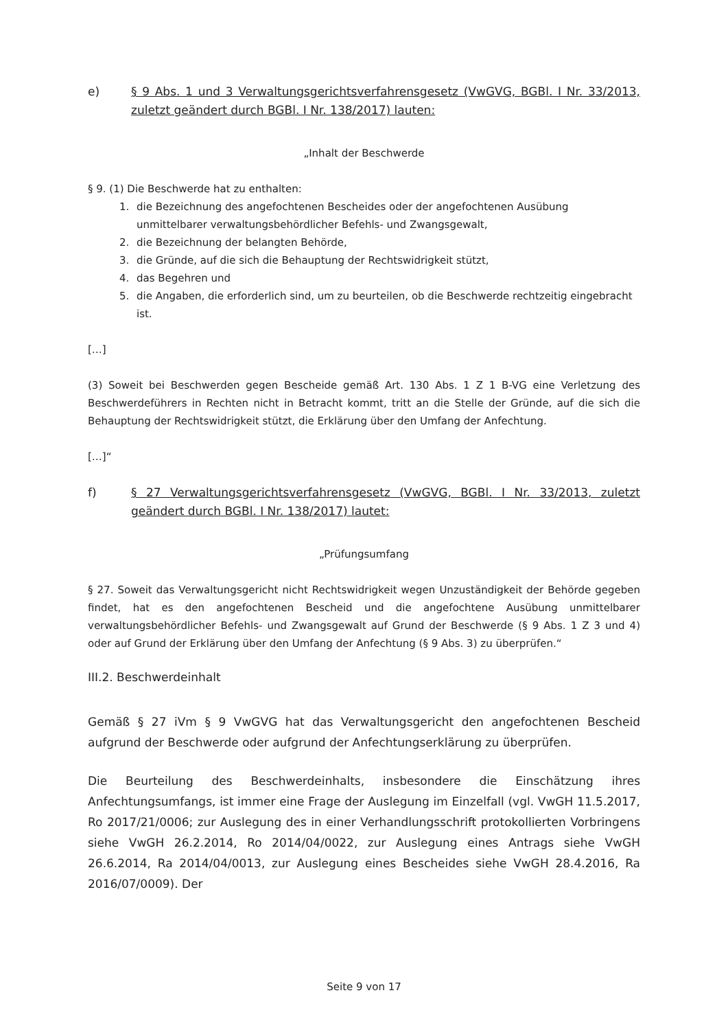e) § 9 Abs. 1 und 3 Verwaltungsgerichtsverfahrensgesetz (VwGVG, BGBl. I Nr. 33/2013, zuletzt geändert durch BGBl. I Nr. 138/2017) lauten:
„Inhalt der Beschwerde
§ 9. (1) Die Beschwerde hat zu enthalten:
1. die Bezeichnung des angefochtenen Bescheides oder der angefochtenen Ausübung unmittelbarer verwaltungsbehördlicher Befehls- und Zwangsgewalt,
2. die Bezeichnung der belangten Behörde,
3. die Gründe, auf die sich die Behauptung der Rechtswidrigkeit stützt,
4. das Begehren und
5. die Angaben, die erforderlich sind, um zu beurteilen, ob die Beschwerde rechtzeitig eingebracht ist.
[…]
(3) Soweit bei Beschwerden gegen Bescheide gemäß Art. 130 Abs. 1 Z 1 B-VG eine Verletzung des Beschwerdeführers in Rechten nicht in Betracht kommt, tritt an die Stelle der Gründe, auf die sich die Behauptung der Rechtswidrigkeit stützt, die Erklärung über den Umfang der Anfechtung.
[…]“
f) § 27 Verwaltungsgerichtsverfahrensgesetz (VwGVG, BGBl. I Nr. 33/2013, zuletzt geändert durch BGBl. I Nr. 138/2017) lautet:
„Prüfungsumfang
§ 27. Soweit das Verwaltungsgericht nicht Rechtswidrigkeit wegen Unzuständigkeit der Behörde gegeben findet, hat es den angefochtenen Bescheid und die angefochtene Ausübung unmittelbarer verwaltungsbehördlicher Befehls- und Zwangsgewalt auf Grund der Beschwerde (§ 9 Abs. 1 Z 3 und 4) oder auf Grund der Erklärung über den Umfang der Anfechtung (§ 9 Abs. 3) zu überprüfen.“
III.2. Beschwerdeinhalt
Gemäß § 27 iVm § 9 VwGVG hat das Verwaltungsgericht den angefochtenen Bescheid aufgrund der Beschwerde oder aufgrund der Anfechtungserklärung zu überprüfen.
Die Beurteilung des Beschwerdeinhalts, insbesondere die Einschätzung ihres Anfechtungsumfangs, ist immer eine Frage der Auslegung im Einzelfall (vgl. VwGH 11.5.2017, Ro 2017/21/0006; zur Auslegung des in einer Verhandlungsschrift protokollierten Vorbringens siehe VwGH 26.2.2014, Ro 2014/04/0022, zur Auslegung eines Antrags siehe VwGH 26.6.2014, Ra 2014/04/0013, zur Auslegung eines Bescheides siehe VwGH 28.4.2016, Ra 2016/07/0009). Der
Seite 9 von 17